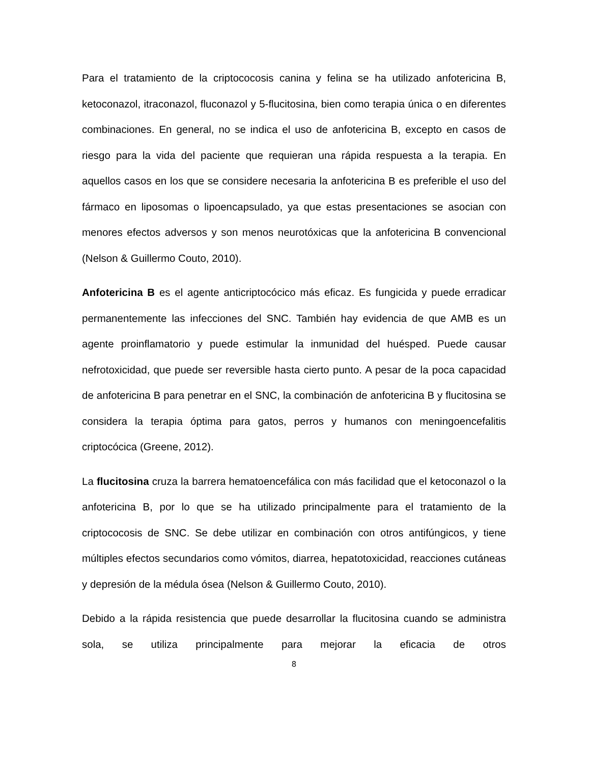Para el tratamiento de la criptococosis canina y felina se ha utilizado anfotericina B, ketoconazol, itraconazol, fluconazol y 5-flucitosina, bien como terapia única o en diferentes combinaciones. En general, no se indica el uso de anfotericina B, excepto en casos de riesgo para la vida del paciente que requieran una rápida respuesta a la terapia. En aquellos casos en los que se considere necesaria la anfotericina B es preferible el uso del fármaco en liposomas o lipoencapsulado, ya que estas presentaciones se asocian con menores efectos adversos y son menos neurotóxicas que la anfotericina B convencional (Nelson & Guillermo Couto, 2010).
Anfotericina B es el agente anticriptocócico más eficaz. Es fungicida y puede erradicar permanentemente las infecciones del SNC. También hay evidencia de que AMB es un agente proinflamatorio y puede estimular la inmunidad del huésped. Puede causar nefrotoxicidad, que puede ser reversible hasta cierto punto. A pesar de la poca capacidad de anfotericina B para penetrar en el SNC, la combinación de anfotericina B y flucitosina se considera la terapia óptima para gatos, perros y humanos con meningoencefalitis criptocócica (Greene, 2012).
La flucitosina cruza la barrera hematoencefálica con más facilidad que el ketoconazol o la anfotericina B, por lo que se ha utilizado principalmente para el tratamiento de la criptococosis de SNC. Se debe utilizar en combinación con otros antifúngicos, y tiene múltiples efectos secundarios como vómitos, diarrea, hepatotoxicidad, reacciones cutáneas y depresión de la médula ósea (Nelson & Guillermo Couto, 2010).
Debido a la rápida resistencia que puede desarrollar la flucitosina cuando se administra sola, se utiliza principalmente para mejorar la eficacia de otros
8